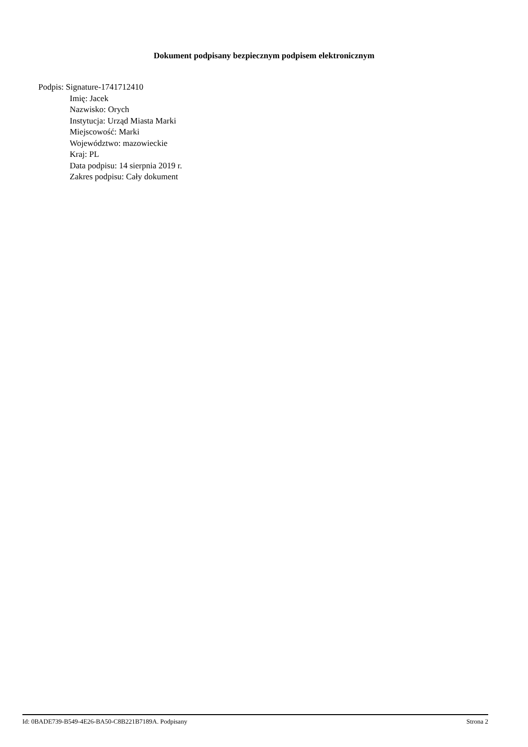Dokument podpisany bezpiecznym podpisem elektronicznym
Podpis: Signature-1741712410
Imię: Jacek
Nazwisko: Orych
Instytucja: Urząd Miasta Marki
Miejscowość: Marki
Województwo: mazowieckie
Kraj: PL
Data podpisu: 14 sierpnia 2019 r.
Zakres podpisu: Cały dokument
Id: 0BADE739-B549-4E26-BA50-C8B221B7189A. Podpisany Strona 2